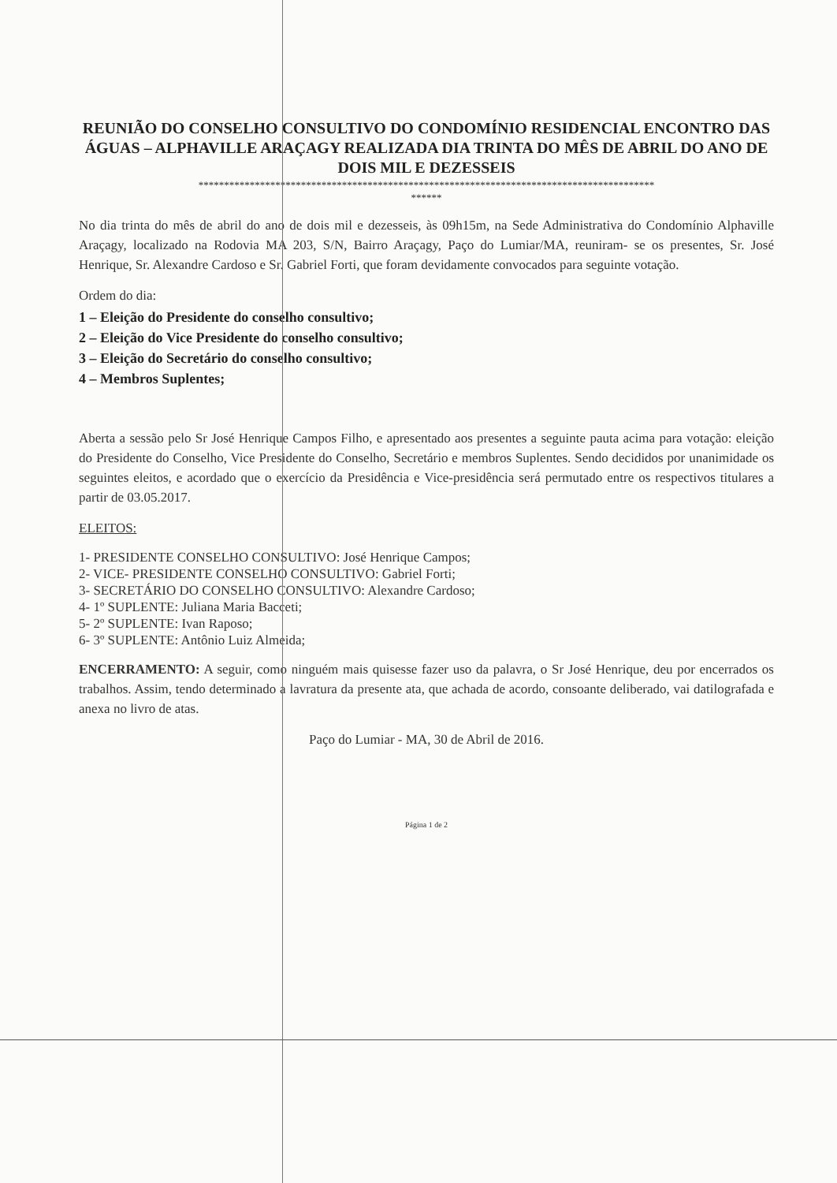REUNIÃO DO CONSELHO CONSULTIVO DO CONDOMÍNIO RESIDENCIAL ENCONTRO DAS ÁGUAS – ALPHAVILLE ARAÇAGY REALIZADA DIA TRINTA DO MÊS DE ABRIL DO ANO DE DOIS MIL E DEZESSEIS
*****************************************************************************************
******
No dia trinta do mês de abril do ano de dois mil e dezesseis, às 09h15m, na Sede Administrativa do Condomínio Alphaville Araçagy, localizado na Rodovia MA 203, S/N, Bairro Araçagy, Paço do Lumiar/MA, reuniram- se os presentes, Sr. José Henrique, Sr. Alexandre Cardoso e Sr. Gabriel Forti, que foram devidamente convocados para seguinte votação.
Ordem do dia:
1 – Eleição do Presidente do conselho consultivo;
2 – Eleição do Vice Presidente do conselho consultivo;
3 – Eleição do Secretário do conselho consultivo;
4 – Membros Suplentes;
Aberta a sessão pelo Sr José Henrique Campos Filho, e apresentado aos presentes a seguinte pauta acima para votação: eleição do Presidente do Conselho, Vice Presidente do Conselho, Secretário e membros Suplentes. Sendo decididos por unanimidade os seguintes eleitos, e acordado que o exercício da Presidência e Vice-presidência será permutado entre os respectivos titulares a partir de 03.05.2017.
ELEITOS:
1- PRESIDENTE CONSELHO CONSULTIVO: José Henrique Campos;
2- VICE- PRESIDENTE CONSELHO CONSULTIVO: Gabriel Forti;
3- SECRETÁRIO DO CONSELHO CONSULTIVO: Alexandre Cardoso;
4- 1º SUPLENTE: Juliana Maria Bacceti;
5- 2º SUPLENTE: Ivan Raposo;
6- 3º SUPLENTE: Antônio Luiz Almeida;
ENCERRAMENTO: A seguir, como ninguém mais quisesse fazer uso da palavra, o Sr José Henrique, deu por encerrados os trabalhos. Assim, tendo determinado a lavratura da presente ata, que achada de acordo, consoante deliberado, vai datilografada e anexa no livro de atas.
Paço do Lumiar - MA, 30 de Abril de 2016.
Página 1 de 2